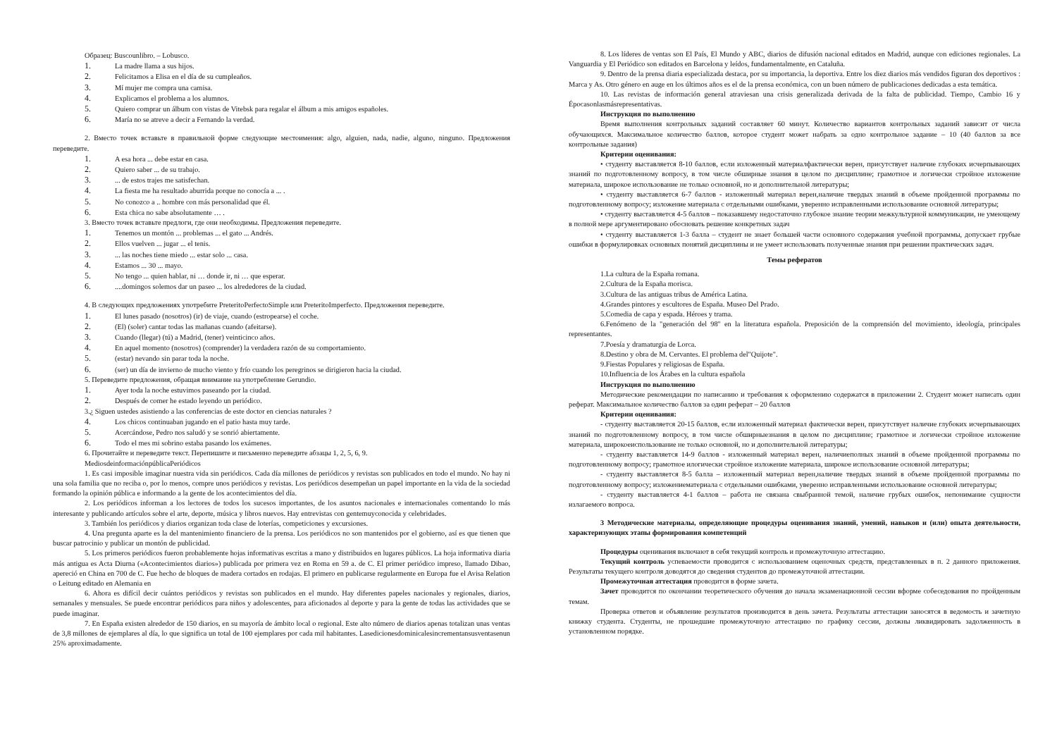Образец: Buscounlibro. – Lobusco.
1. La madre llama a sus hijos.
2. Felicitamos a Elisa en el día de su cumpleaños.
3. Mí mujer me compra una camisa.
4. Explicamos el problema a los alumnos.
5. Quiero comprar un álbum con vistas de Vitebsk para regalar el álbum a mis amigos españoles.
6. María no se atreve a decir a Fernando la verdad.
2. Вместо точек вставьте в правильной форме следующие местоимения: algo, alguien, nada, nadie, alguno, ninguno. Предложения переведите.
1. A esa hora ... debe estar en casa.
2. Quiero saber ... de su trabajo.
3.... de estos trajes me satisfechan.
4. La fiesta me ha resultado aburrida porque no conocía a ... .
5. No conozco a .. hombre con más personalidad que él.
6. Esta chica no sabe absolutamente … .
3. Вместо точек вставьте предлоги, где они необходимы. Предложения переведите.
1. Tenemos un montón ... problemas ... el gato ... Andrés.
2. Ellos vuelven ... jugar ... el tenis.
3.... las noches tiene miedo ... estar solo ... casa.
4. Estamos ... 30 ... mayo.
5. No tengo ... quien hablar, ni … donde ir, ni … que esperar.
6.....domingos solemos dar un paseo ... los alrededores de la ciudad.
4. В следующих предложениях употребите PreteritoPerfectoSimple или PreteritoImperfecto. Предложения переведите.
1. El lunes pasado (nosotros) (ir) de viaje, cuando (estropearse) el coche.
2. (El) (soler) cantar todas las mañanas cuando (afeitarse).
3. Cuando (llegar) (tú) a Madrid, (tener) veinticinco años.
4. En aquel momento (nosotros) (comprender) la verdadera razón de su comportamiento.
5. (estar) nevando sin parar toda la noche.
6. (ser) un día de invierno de mucho viento y frío cuando los peregrinos se dirigieron hacia la ciudad.
5. Переведите предложения, обращая внимание на употребление Gerundio.
1. Ayer toda la noche estuvimos paseando por la ciudad.
2. Después de comer he estado leyendo un periódico.
3.¿ Siguen ustedes asistiendo a las conferencias de este doctor en ciencias naturales ?
4. Los chicos continuaban jugando en el patio hasta muy tarde.
5. Acercándose, Pedro nos saludó y se sonrió abiertamente.
6. Todo el mes mi sobrino estaba pasando los exámenes.
6. Прочитайте и переведите текст. Перепишите и письменно переведите абзацы 1, 2, 5, 6, 9.
MediosdeinformaciónpúblicaPeriódicos
1. Es casi imposible imaginar nuestra vida sin periódicos. Cada día millones de periódicos y revistas son publicados en todo el mundo. No hay ni una sola familia que no reciba o, por lo menos, compre unos periódicos y revistas. Los periódicos desempeñan un papel importante en la vida de la sociedad formando la opinión pública e informando a la gente de los acontecimientos del día.
2. Los periódicos informan a los lectores de todos los sucesos importantes, de los asuntos nacionales e internacionales comentando lo más interesante y publicando artículos sobre el arte, deporte, música y libros nuevos. Hay entrevistas con gentemuyconocida y celebridades.
3. También los periódicos y diarios organizan toda clase de loterías, competiciones y excursiones.
4. Una pregunta aparte es la del mantenimiento financiero de la prensa. Los periódicos no son mantenidos por el gobierno, así es que tienen que buscar patrocinio y publicar un montón de publicidad.
5. Los primeros periódicos fueron probablemente hojas informativas escritas a mano y distribuidos en lugares públicos. La hoja informativa diaria más antigua es Acta Diurna («Acontecimientos diarios») publicada por primera vez en Roma en 59 a. de C. El primer periódico impreso, llamado Dibao, apereció en China en 700 de C. Fue hecho de bloques de madera cortados en rodajas. El primero en publicarse regularmente en Europa fue el Avisa Relation o Leitung editado en Alemania en
6. Ahora es difícil decir cuántos periódicos y revistas son publicados en el mundo. Hay diferentes papeles nacionales y regionales, diarios, semanales y mensuales. Se puede encontrar periódicos para niños y adolescentes, para aficionados al deporte y para la gente de todas las actividades que se puede imaginar.
7. En España existen alrededor de 150 diarios, en su mayoría de ámbito local o regional. Este alto número de diarios apenas totalizan unas ventas de 3,8 millones de ejemplares al día, lo que significa un total de 100 ejemplares por cada mil habitantes. Lasedicionesdominicalesincrementansusventasenun 25% aproximadamente.
8. Los líderes de ventas son El País, El Mundo y ABC, diarios de difusión nacional editados en Madrid, aunque con ediciones regionales. La Vanguardia y El Periódico son editados en Barcelona y leídos, fundamentalmente, en Cataluña.
9. Dentro de la prensa diaria especializada destaca, por su importancia, la deportiva. Entre los diez diarios más vendidos figuran dos deportivos : Marca y As. Otro género en auge en los últimos años es el de la prensa económica, con un buen número de publicaciones dedicadas a esta temática.
10. Las revistas de información general atraviesan una crisis generalizada derivada de la falta de publicidad. Tiempo, Cambio 16 y Épocasonlasmásrepresentativas.
Инструкция по выполнению
Время выполнения контрольных заданий составляет 60 минут. Количество вариантов контрольных заданий зависит от числа обучающихся. Максимальное количество баллов, которое студент может набрать за одно контрольное задание – 10 (40 баллов за все контрольные задания)
Критерии оценивания:
• студенту выставляется 8-10 баллов, если изложенный материалфактически верен, присутствует наличие глубоких исчерпывающих знаний по подготовленному вопросу, в том числе обширные знания в целом по дисциплине; грамотное и логически стройное изложение материала, широкое использование не только основной, но и дополнительной литературы;
• студенту выставляется 6-7 баллов - изложенный материал верен,наличие твердых знаний в объеме пройденной программы по подготовленному вопросу; изложение материала с отдельными ошибками, уверенно исправленными использование основной литературы;
• студенту выставляется 4-5 баллов – показавшему недостаточно глубокое знание теории межкультурной коммуникации, не умеющему в полной мере аргументировано обосновать решение конкретных задач
• студенту выставляется 1-3 балла – студент не знает большей части основного содержания учебной программы, допускает грубые ошибки в формулировках основных понятий дисциплины и не умеет использовать полученные знания при решении практических задач.
Темы рефератов
1.La cultura de la España romana.
2.Cultura de la España morisca.
3.Cultura de las antiguas tribus de América Latina.
4.Grandes pintores y escultores de España. Museo Del Prado.
5.Comedia de capa y espada. Héroes y trama.
6.Fenómeno de la "generación del 98" en la literatura española. Preposición de la comprensión del movimiento, ideología, principales representantes.
7.Poesía y dramaturgia de Lorca.
8.Destino y obra de M. Cervantes. El problema del"Quijote".
9.Fiestas Populares y religiosas de España.
10.Influencia de los Árabes en la cultura española
Инструкция по выполнению
Методические рекомендации по написанию и требования к оформлению содержатся в приложении 2. Студент может написать один реферат. Максимальное количество баллов за один реферат – 20 баллов
Критерии оценивания:
- студенту выставляется 20-15 баллов, если изложенный материал фактически верен, присутствует наличие глубоких исчерпывающих знаний по подготовленному вопросу, в том числе обширныезнания в целом по дисциплине; грамотное и логически стройное изложение материала, широкоеиспользование не только основной, но и дополнительной литературы;
- студенту выставляется 14-9 баллов - изложенный материал верен, наличиеполных знаний в объеме пройденной программы по подготовленному вопросу; грамотное илогически стройное изложение материала, широкое использование основной литературы;
- студенту выставляется 8-5 балла – изложенный материал верен,наличие твердых знаний в объеме пройденной программы по подготовленному вопросу; изложениематериала с отдельными ошибками, уверенно исправленными использование основной литературы;
- студенту выставляется 4-1 баллов – работа не связана свыбранной темой, наличие грубых ошибок, непонимание сущности излагаемого вопроса.
3 Методические материалы, определяющие процедуры оценивания знаний, умений, навыков и (или) опыта деятельности, характеризующих этапы формирования компетенций
Процедуры оценивания включают в себя текущий контроль и промежуточную аттестацию.
Текущий контроль успеваемости проводится с использованием оценочных средств, представленных в п. 2 данного приложения. Результаты текущего контроля доводятся до сведения студентов до промежуточной аттестации.
Промежуточная аттестация проводится в форме зачета.
Зачет проводится по окончании теоретического обучения до начала экзаменационной сессии вформе собеседования по пройденным темам.
Проверка ответов и объявление результатов производится в день зачета. Результаты аттестации заносятся в ведомость и зачетную книжку студента. Студенты, не прошедшие промежуточную аттестацию по графику сессии, должны ликвидировать задолженность в установленном порядке.